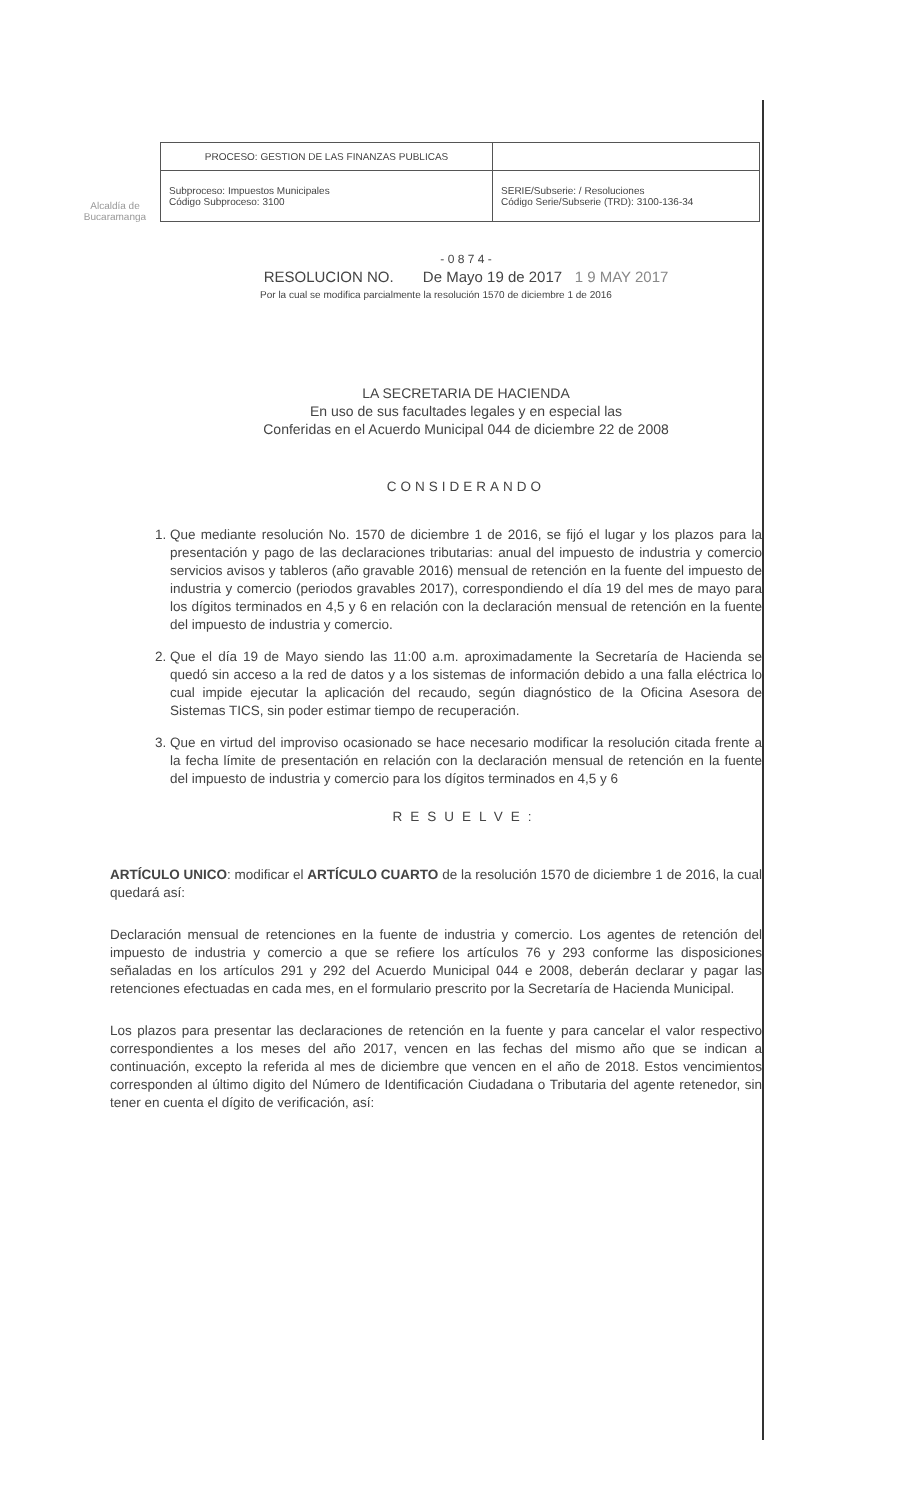Alcaldía de Bucaramanga
| PROCESO: GESTION DE LAS FINANZAS PUBLICAS | | |
| Subproceso: Impuestos Municipales Código Subproceso: 3100 | SERIE/Subserie: / Resoluciones Código Serie/Subserie (TRD): 3100-136-34 | |
- 0 8 7 4 -
RESOLUCION NO. De Mayo 19 de 2017 1 9 MAY 2017
Por la cual se modifica parcialmente la resolución 1570 de diciembre 1 de 2016
LA SECRETARIA DE HACIENDA
En uso de sus facultades legales y en especial las
Conferidas en el Acuerdo Municipal 044 de diciembre 22 de 2008
CONSIDERANDO
1. Que mediante resolución No. 1570 de diciembre 1 de 2016, se fijó el lugar y los plazos para la presentación y pago de las declaraciones tributarias: anual del impuesto de industria y comercio servicios avisos y tableros (año gravable 2016) mensual de retención en la fuente del impuesto de industria y comercio (periodos gravables 2017), correspondiendo el día 19 del mes de mayo para los dígitos terminados en 4,5 y 6 en relación con la declaración mensual de retención en la fuente del impuesto de industria y comercio.
2. Que el día 19 de Mayo siendo las 11:00 a.m. aproximadamente la Secretaría de Hacienda se quedó sin acceso a la red de datos y a los sistemas de información debido a una falla eléctrica lo cual impide ejecutar la aplicación del recaudo, según diagnóstico de la Oficina Asesora de Sistemas TICS, sin poder estimar tiempo de recuperación.
3. Que en virtud del improviso ocasionado se hace necesario modificar la resolución citada frente a la fecha límite de presentación en relación con la declaración mensual de retención en la fuente del impuesto de industria y comercio para los dígitos terminados en 4,5 y 6
RESUELVE:
ARTÍCULO UNICO: modificar el ARTÍCULO CUARTO de la resolución 1570 de diciembre 1 de 2016, la cual quedará así:
Declaración mensual de retenciones en la fuente de industria y comercio. Los agentes de retención del impuesto de industria y comercio a que se refiere los artículos 76 y 293 conforme las disposiciones señaladas en los artículos 291 y 292 del Acuerdo Municipal 044 e 2008, deberán declarar y pagar las retenciones efectuadas en cada mes, en el formulario prescrito por la Secretaría de Hacienda Municipal.
Los plazos para presentar las declaraciones de retención en la fuente y para cancelar el valor respectivo correspondientes a los meses del año 2017, vencen en las fechas del mismo año que se indican a continuación, excepto la referida al mes de diciembre que vencen en el año de 2018. Estos vencimientos corresponden al último digito del Número de Identificación Ciudadana o Tributaria del agente retenedor, sin tener en cuenta el dígito de verificación, así: